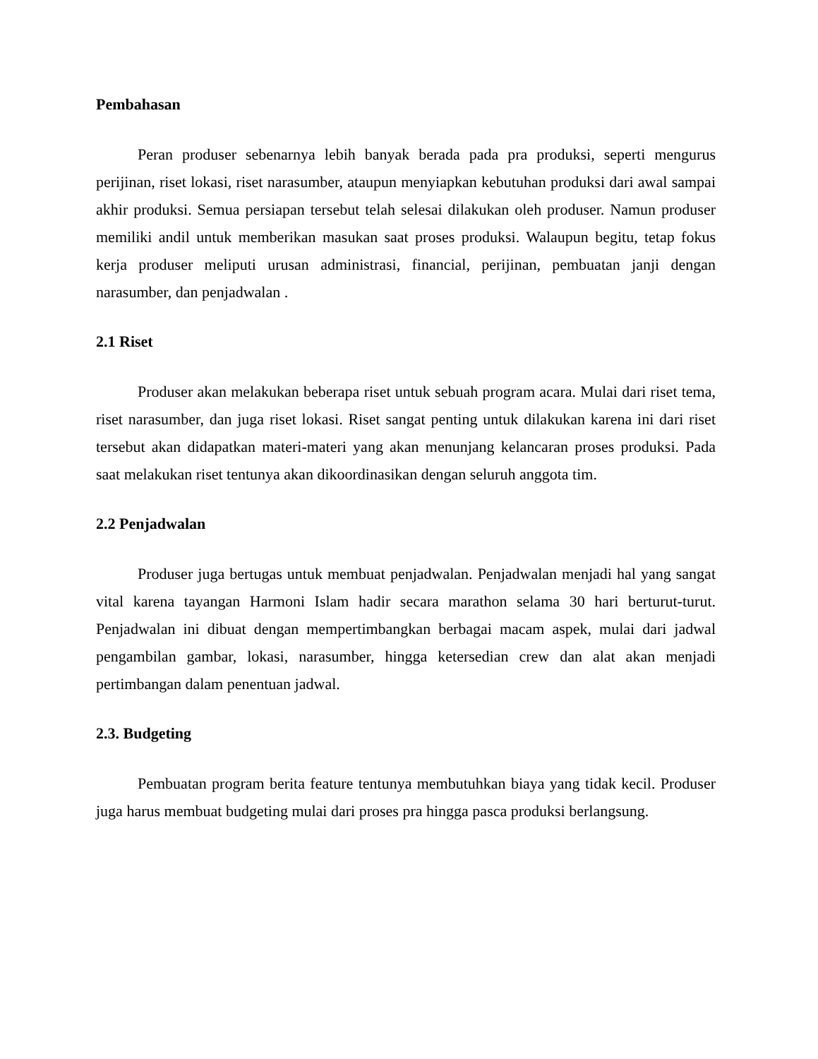Pembahasan
Peran produser sebenarnya lebih banyak berada pada pra produksi, seperti mengurus perijinan, riset lokasi, riset narasumber, ataupun menyiapkan kebutuhan produksi dari awal sampai akhir produksi. Semua persiapan tersebut telah selesai dilakukan oleh produser. Namun produser memiliki andil untuk memberikan masukan saat proses produksi. Walaupun begitu, tetap fokus kerja produser meliputi urusan administrasi, financial, perijinan, pembuatan janji dengan narasumber, dan penjadwalan .
2.1 Riset
Produser akan melakukan beberapa riset untuk sebuah program acara. Mulai dari riset tema, riset narasumber, dan juga riset lokasi. Riset sangat penting untuk dilakukan karena ini dari riset tersebut akan didapatkan materi-materi yang akan menunjang kelancaran proses produksi. Pada saat melakukan riset tentunya akan dikoordinasikan dengan seluruh anggota tim.
2.2 Penjadwalan
Produser juga bertugas untuk membuat penjadwalan. Penjadwalan menjadi hal yang sangat vital karena tayangan Harmoni Islam hadir secara marathon selama 30 hari berturut-turut. Penjadwalan ini dibuat dengan mempertimbangkan berbagai macam aspek, mulai dari jadwal pengambilan gambar, lokasi, narasumber, hingga ketersedian crew dan alat akan menjadi pertimbangan dalam penentuan jadwal.
2.3. Budgeting
Pembuatan program berita feature tentunya membutuhkan biaya yang tidak kecil. Produser juga harus membuat budgeting mulai dari proses pra hingga pasca produksi berlangsung.